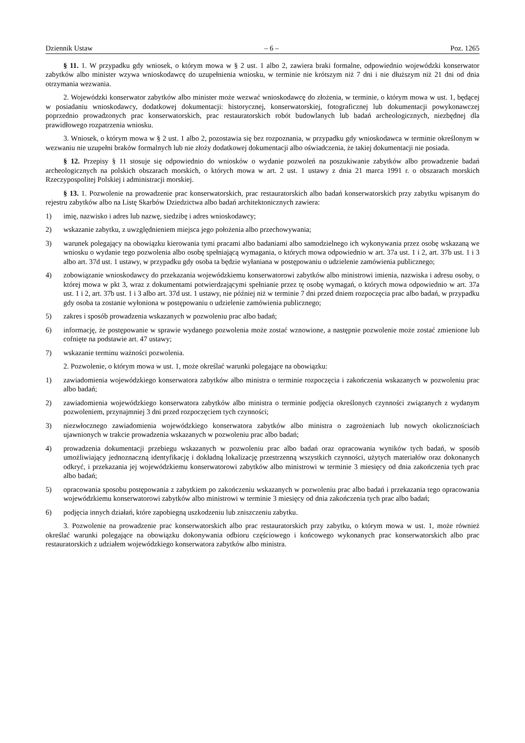Dziennik Ustaw – 6 – Poz. 1265
§ 11. 1. W przypadku gdy wniosek, o którym mowa w § 2 ust. 1 albo 2, zawiera braki formalne, odpowiednio wojewódzki konserwator zabytków albo minister wzywa wnioskodawcę do uzupełnienia wniosku, w terminie nie krótszym niż 7 dni i nie dłuższym niż 21 dni od dnia otrzymania wezwania.
2. Wojewódzki konserwator zabytków albo minister może wezwać wnioskodawcę do złożenia, w terminie, o którym mowa w ust. 1, będącej w posiadaniu wnioskodawcy, dodatkowej dokumentacji: historycznej, konserwatorskiej, fotograficznej lub dokumentacji powykonawczej poprzednio prowadzonych prac konserwatorskich, prac restauratorskich robót budowlanych lub badań archeologicznych, niezbędnej dla prawidłowego rozpatrzenia wniosku.
3. Wniosek, o którym mowa w § 2 ust. 1 albo 2, pozostawia się bez rozpoznania, w przypadku gdy wnioskodawca w terminie określonym w wezwaniu nie uzupełni braków formalnych lub nie złoży dodatkowej dokumentacji albo oświadczenia, że takiej dokumentacji nie posiada.
§ 12. Przepisy § 11 stosuje się odpowiednio do wniosków o wydanie pozwoleń na poszukiwanie zabytków albo prowadzenie badań archeologicznych na polskich obszarach morskich, o których mowa w art. 2 ust. 1 ustawy z dnia 21 marca 1991 r. o obszarach morskich Rzeczypospolitej Polskiej i administracji morskiej.
§ 13. 1. Pozwolenie na prowadzenie prac konserwatorskich, prac restauratorskich albo badań konserwatorskich przy zabytku wpisanym do rejestru zabytków albo na Listę Skarbów Dziedzictwa albo badań architektonicznych zawiera:
1) imię, nazwisko i adres lub nazwę, siedzibę i adres wnioskodawcy;
2) wskazanie zabytku, z uwzględnieniem miejsca jego położenia albo przechowywania;
3) warunek polegający na obowiązku kierowania tymi pracami albo badaniami albo samodzielnego ich wykonywania przez osobę wskazaną we wniosku o wydanie tego pozwolenia albo osobę spełniającą wymagania, o których mowa odpowiednio w art. 37a ust. 1 i 2, art. 37b ust. 1 i 3 albo art. 37d ust. 1 ustawy, w przypadku gdy osoba ta będzie wyłaniana w postępowaniu o udzielenie zamówienia publicznego;
4) zobowiązanie wnioskodawcy do przekazania wojewódzkiemu konserwatorowi zabytków albo ministrowi imienia, nazwiska i adresu osoby, o której mowa w pkt 3, wraz z dokumentami potwierdzającymi spełnianie przez tę osobę wymagań, o których mowa odpowiednio w art. 37a ust. 1 i 2, art. 37b ust. 1 i 3 albo art. 37d ust. 1 ustawy, nie później niż w terminie 7 dni przed dniem rozpoczęcia prac albo badań, w przypadku gdy osoba ta zostanie wyłoniona w postępowaniu o udzielenie zamówienia publicznego;
5) zakres i sposób prowadzenia wskazanych w pozwoleniu prac albo badań;
6) informację, że postępowanie w sprawie wydanego pozwolenia może zostać wznowione, a następnie pozwolenie może zostać zmienione lub cofnięte na podstawie art. 47 ustawy;
7) wskazanie terminu ważności pozwolenia.
2. Pozwolenie, o którym mowa w ust. 1, może określać warunki polegające na obowiązku:
1) zawiadomienia wojewódzkiego konserwatora zabytków albo ministra o terminie rozpoczęcia i zakończenia wskazanych w pozwoleniu prac albo badań;
2) zawiadomienia wojewódzkiego konserwatora zabytków albo ministra o terminie podjęcia określonych czynności związanych z wydanym pozwoleniem, przynajmniej 3 dni przed rozpoczęciem tych czynności;
3) niezwłocznego zawiadomienia wojewódzkiego konserwatora zabytków albo ministra o zagrożeniach lub nowych okolicznościach ujawnionych w trakcie prowadzenia wskazanych w pozwoleniu prac albo badań;
4) prowadzenia dokumentacji przebiegu wskazanych w pozwoleniu prac albo badań oraz opracowania wyników tych badań, w sposób umożliwiający jednoznaczną identyfikację i dokładną lokalizację przestrzenną wszystkich czynności, użytych materiałów oraz dokonanych odkryć, i przekazania jej wojewódzkiemu konserwatorowi zabytków albo ministrowi w terminie 3 miesięcy od dnia zakończenia tych prac albo badań;
5) opracowania sposobu postępowania z zabytkiem po zakończeniu wskazanych w pozwoleniu prac albo badań i przekazania tego opracowania wojewódzkiemu konserwatorowi zabytków albo ministrowi w terminie 3 miesięcy od dnia zakończenia tych prac albo badań;
6) podjęcia innych działań, które zapobiegną uszkodzeniu lub zniszczeniu zabytku.
3. Pozwolenie na prowadzenie prac konserwatorskich albo prac restauratorskich przy zabytku, o którym mowa w ust. 1, może również określać warunki polegające na obowiązku dokonywania odbioru częściowego i końcowego wykonanych prac konserwatorskich albo prac restauratorskich z udziałem wojewódzkiego konserwatora zabytków albo ministra.